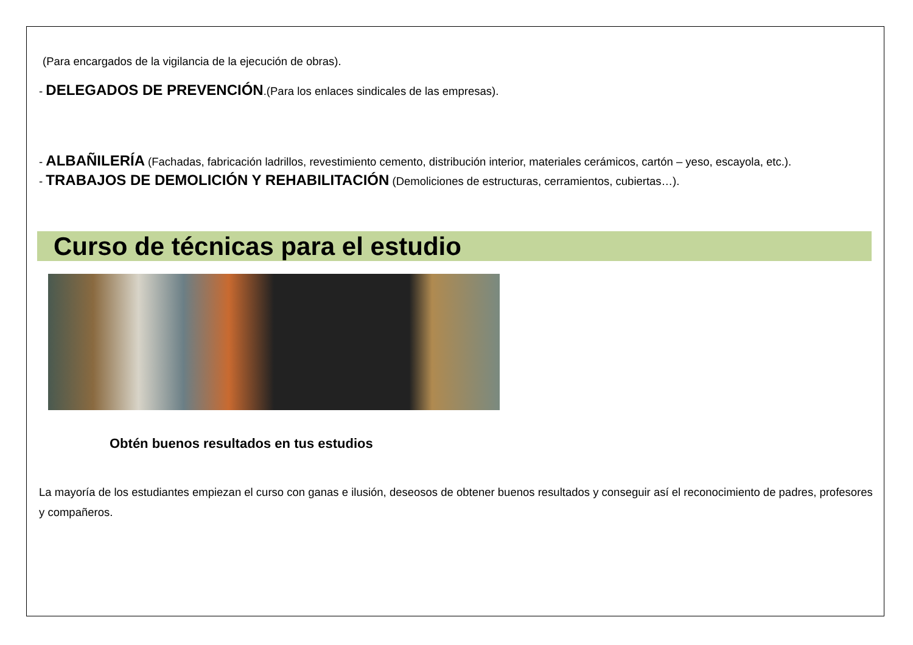(Para encargados de la vigilancia de la ejecución de obras).
- DELEGADOS DE PREVENCIÓN.(Para los enlaces sindicales de las empresas).
- ALBAÑILERÍA (Fachadas, fabricación ladrillos, revestimiento cemento, distribución interior, materiales cerámicos, cartón – yeso, escayola, etc.).
- TRABAJOS DE DEMOLICIÓN Y REHABILITACIÓN (Demoliciones de estructuras, cerramientos, cubiertas…).
Curso de técnicas para el estudio
Obtén buenos resultados en tus estudios
La mayoría de los estudiantes empiezan el curso con ganas e ilusión, deseosos de obtener buenos resultados y conseguir así el reconocimiento de padres, profesores y compañeros.